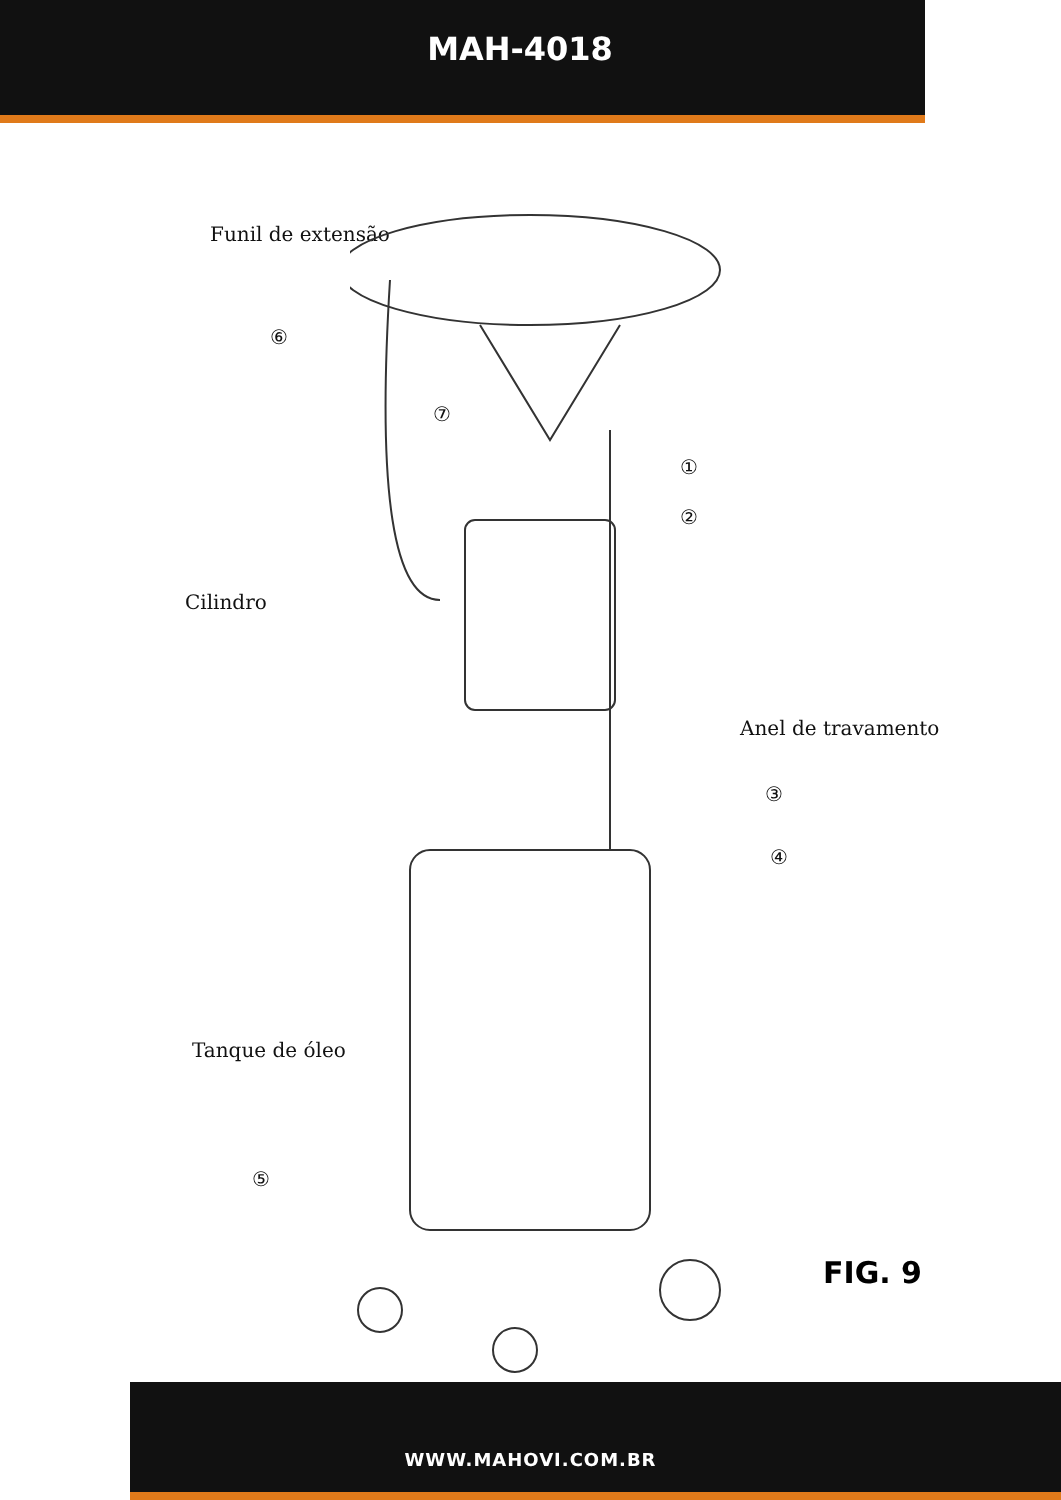MAH-4018
Funil de extensão
⑥
⑦
①
②
Cilindro
Anel de travamento
③
④
Tanque de óleo
⑤
FIG. 9
WWW.MAHOVI.COM.BR